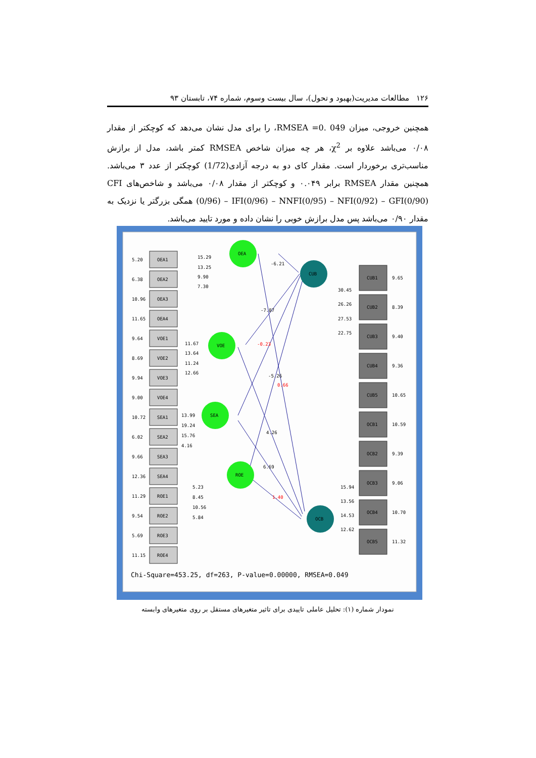۱۲۶ مطالعات مدیریت(بهبود و تحول)، سال بیست وسوم، شماره ۷۴، تابستان ۹۳
همچنین خروجی، میزان RMSEA =0. 049، را برای مدل نشان می‌دهد که کوچکتر از مقدار ۰/۰۸ می‌باشد علاوه بر χ<sup>2</sup>، هر چه میزان شاخص RMSEA کمتر باشد، مدل از برازش مناسب‌تری برخوردار است. مقدار کای دو به درجه آزادی(1/72) کوچکتر از عدد ۳ می‌باشد. همچنین مقدار RMSEA برابر ۰.۰۴۹ و کوچکتر از مقدار ۰/۰۸ می‌باشد و شاخص‌های CFI (0/96) – IFI(0/96) – NNFI(0/95) – NFI(0/92) – GFI(0/90) همگی بزرگتر یا نزدیک به مقدار ۰/۹۰ می‌باشد پس مدل برازش خوبی را نشان داده و مورد تایید می‌باشد.
OEA
VOE
SEA
ROE
CUB
OCB
OEA1
5.20
15.29
OEA2
6.38
13.25
OEA3
10.96
9.90
OEA4
11.65
7.30
VOE1
9.64
11.67
VOE2
8.69
13.64
VOE3
9.94
11.24
VOE4
9.00
12.66
SEA1
10.72
13.99
SEA2
6.02
19.24
SEA3
9.66
15.76
SEA4
12.36
4.16
ROE1
11.29
5.23
ROE2
9.54
8.45
ROE3
5.69
10.56
ROE4
11.15
5.84
-6.21
-7.87
-0.23
-5.26
0.66
4.26
6.69
1.40
CUB1
9.65
30.45
CUB2
8.39
26.26
CUB3
9.40
27.53
CUB4
9.36
22.75
CUB5
10.65
OCB1
10.59
OCB2
9.39
OCB3
9.06
15.94
OCB4
10.70
13.56
14.53
OCB5
11.32
12.62
Chi-Square=453.25, df=263, P-value=0.00000, RMSEA=0.049
نمودار شماره (۱): تحلیل عاملی تاییدی برای تاثیر متغیرهای مستقل بر روی متغیرهای وابسته